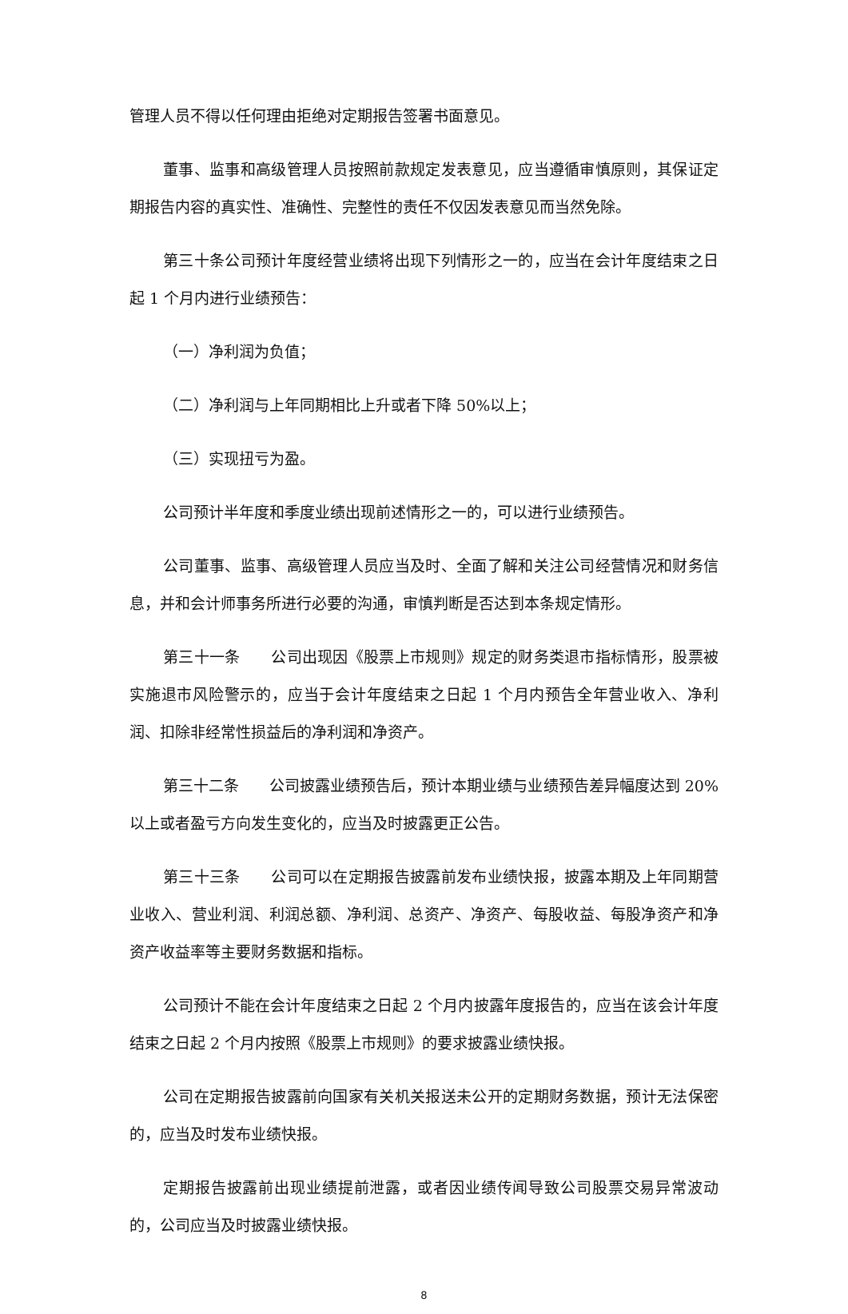管理人员不得以任何理由拒绝对定期报告签署书面意见。
董事、监事和高级管理人员按照前款规定发表意见，应当遵循审慎原则，其保证定期报告内容的真实性、准确性、完整性的责任不仅因发表意见而当然免除。
第三十条公司预计年度经营业绩将出现下列情形之一的，应当在会计年度结束之日起 1 个月内进行业绩预告：
（一）净利润为负值；
（二）净利润与上年同期相比上升或者下降 50%以上；
（三）实现扭亏为盈。
公司预计半年度和季度业绩出现前述情形之一的，可以进行业绩预告。
公司董事、监事、高级管理人员应当及时、全面了解和关注公司经营情况和财务信息，并和会计师事务所进行必要的沟通，审慎判断是否达到本条规定情形。
第三十一条　　公司出现因《股票上市规则》规定的财务类退市指标情形，股票被实施退市风险警示的，应当于会计年度结束之日起 1 个月内预告全年营业收入、净利润、扣除非经常性损益后的净利润和净资产。
第三十二条　　公司披露业绩预告后，预计本期业绩与业绩预告差异幅度达到 20%以上或者盈亏方向发生变化的，应当及时披露更正公告。
第三十三条　　公司可以在定期报告披露前发布业绩快报，披露本期及上年同期营业收入、营业利润、利润总额、净利润、总资产、净资产、每股收益、每股净资产和净资产收益率等主要财务数据和指标。
公司预计不能在会计年度结束之日起 2 个月内披露年度报告的，应当在该会计年度结束之日起 2 个月内按照《股票上市规则》的要求披露业绩快报。
公司在定期报告披露前向国家有关机关报送未公开的定期财务数据，预计无法保密的，应当及时发布业绩快报。
定期报告披露前出现业绩提前泄露，或者因业绩传闻导致公司股票交易异常波动的，公司应当及时披露业绩快报。
8